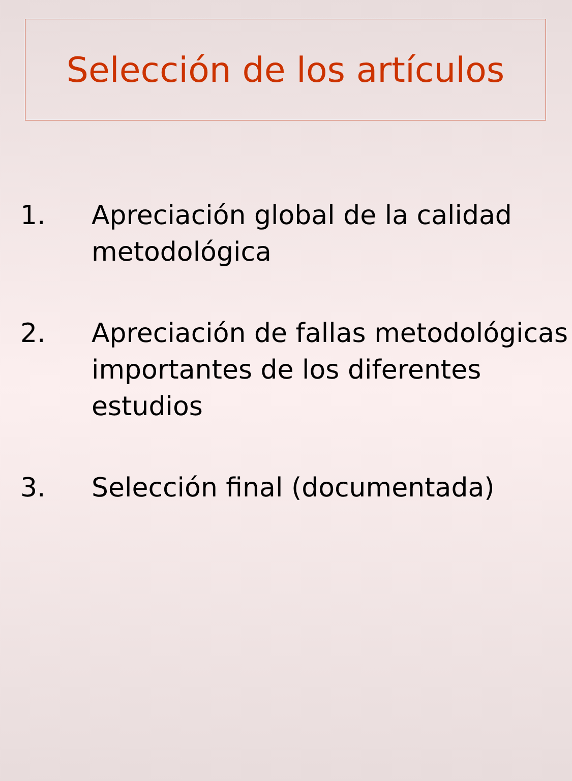Selección de los artículos
1. Apreciación global de la calidad metodológica
2. Apreciación de fallas metodológicas importantes de los diferentes estudios
3. Selección final (documentada)